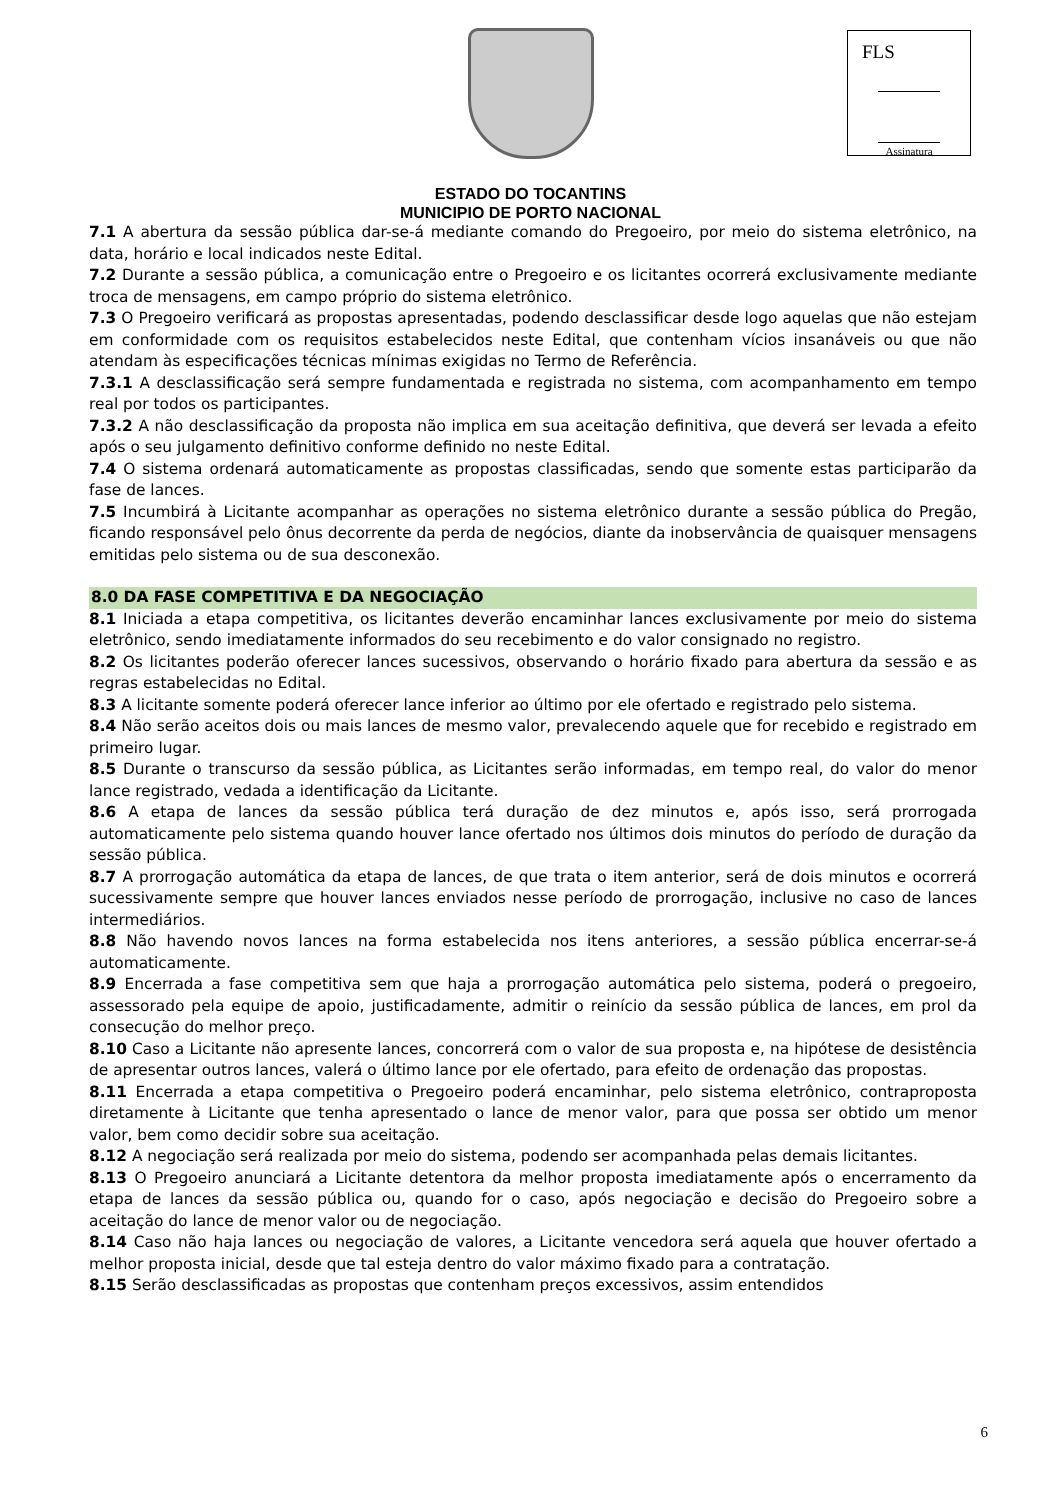FLS
Assinatura
ESTADO DO TOCANTINS
MUNICIPIO DE PORTO NACIONAL
7.1 A abertura da sessão pública dar-se-á mediante comando do Pregoeiro, por meio do sistema eletrônico, na data, horário e local indicados neste Edital.
7.2 Durante a sessão pública, a comunicação entre o Pregoeiro e os licitantes ocorrerá exclusivamente mediante troca de mensagens, em campo próprio do sistema eletrônico.
7.3 O Pregoeiro verificará as propostas apresentadas, podendo desclassificar desde logo aquelas que não estejam em conformidade com os requisitos estabelecidos neste Edital, que contenham vícios insanáveis ou que não atendam às especificações técnicas mínimas exigidas no Termo de Referência.
7.3.1 A desclassificação será sempre fundamentada e registrada no sistema, com acompanhamento em tempo real por todos os participantes.
7.3.2 A não desclassificação da proposta não implica em sua aceitação definitiva, que deverá ser levada a efeito após o seu julgamento definitivo conforme definido no neste Edital.
7.4 O sistema ordenará automaticamente as propostas classificadas, sendo que somente estas participarão da fase de lances.
7.5 Incumbirá à Licitante acompanhar as operações no sistema eletrônico durante a sessão pública do Pregão, ficando responsável pelo ônus decorrente da perda de negócios, diante da inobservância de quaisquer mensagens emitidas pelo sistema ou de sua desconexão.
8.0 DA FASE COMPETITIVA E DA NEGOCIAÇÃO
8.1 Iniciada a etapa competitiva, os licitantes deverão encaminhar lances exclusivamente por meio do sistema eletrônico, sendo imediatamente informados do seu recebimento e do valor consignado no registro.
8.2 Os licitantes poderão oferecer lances sucessivos, observando o horário fixado para abertura da sessão e as regras estabelecidas no Edital.
8.3 A licitante somente poderá oferecer lance inferior ao último por ele ofertado e registrado pelo sistema.
8.4 Não serão aceitos dois ou mais lances de mesmo valor, prevalecendo aquele que for recebido e registrado em primeiro lugar.
8.5 Durante o transcurso da sessão pública, as Licitantes serão informadas, em tempo real, do valor do menor lance registrado, vedada a identificação da Licitante.
8.6 A etapa de lances da sessão pública terá duração de dez minutos e, após isso, será prorrogada automaticamente pelo sistema quando houver lance ofertado nos últimos dois minutos do período de duração da sessão pública.
8.7 A prorrogação automática da etapa de lances, de que trata o item anterior, será de dois minutos e ocorrerá sucessivamente sempre que houver lances enviados nesse período de prorrogação, inclusive no caso de lances intermediários.
8.8 Não havendo novos lances na forma estabelecida nos itens anteriores, a sessão pública encerrar-se-á automaticamente.
8.9 Encerrada a fase competitiva sem que haja a prorrogação automática pelo sistema, poderá o pregoeiro, assessorado pela equipe de apoio, justificadamente, admitir o reinício da sessão pública de lances, em prol da consecução do melhor preço.
8.10 Caso a Licitante não apresente lances, concorrerá com o valor de sua proposta e, na hipótese de desistência de apresentar outros lances, valerá o último lance por ele ofertado, para efeito de ordenação das propostas.
8.11 Encerrada a etapa competitiva o Pregoeiro poderá encaminhar, pelo sistema eletrônico, contraproposta diretamente à Licitante que tenha apresentado o lance de menor valor, para que possa ser obtido um menor valor, bem como decidir sobre sua aceitação.
8.12 A negociação será realizada por meio do sistema, podendo ser acompanhada pelas demais licitantes.
8.13 O Pregoeiro anunciará a Licitante detentora da melhor proposta imediatamente após o encerramento da etapa de lances da sessão pública ou, quando for o caso, após negociação e decisão do Pregoeiro sobre a aceitação do lance de menor valor ou de negociação.
8.14 Caso não haja lances ou negociação de valores, a Licitante vencedora será aquela que houver ofertado a melhor proposta inicial, desde que tal esteja dentro do valor máximo fixado para a contratação.
8.15 Serão desclassificadas as propostas que contenham preços excessivos, assim entendidos
6